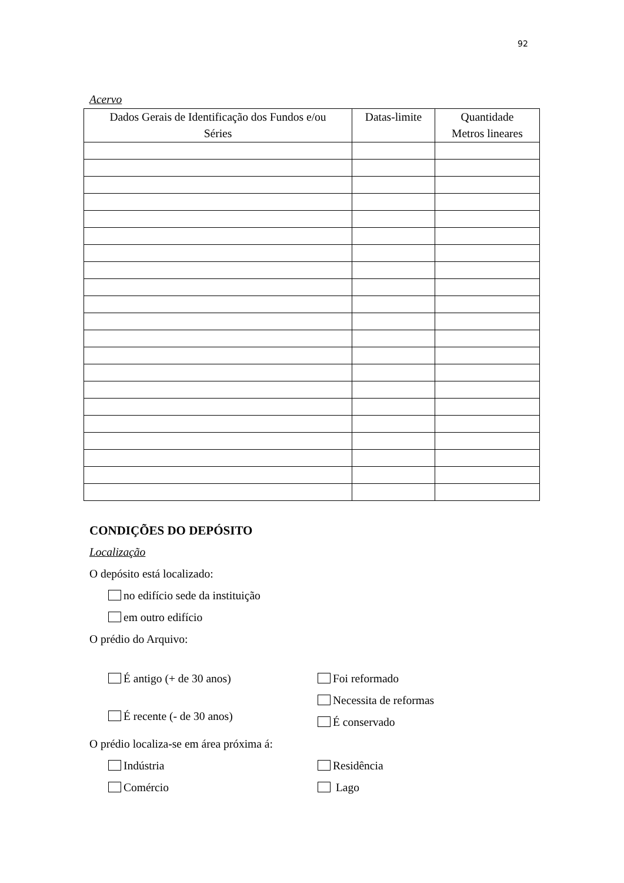92
Acervo
| Dados Gerais de Identificação dos Fundos e/ou Séries | Datas-limite | Quantidade Metros lineares |
| --- | --- | --- |
CONDIÇÕES DO DEPÓSITO
Localização
O depósito está localizado:
no edifício sede da instituição
em outro edifício
O prédio do Arquivo:
É antigo (+ de 30 anos)
É recente (- de 30 anos)
Foi reformado
Necessita de reformas
É conservado
O prédio localiza-se em área próxima á:
Indústria
Comércio
Residência
Lago